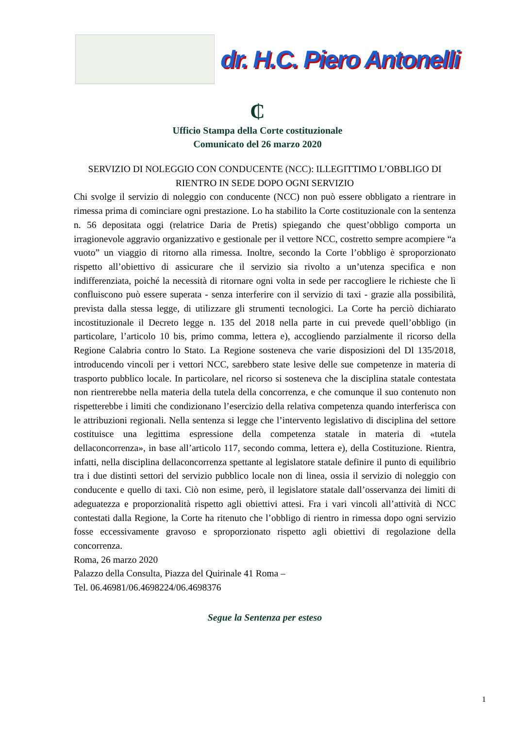dr. H.C. Piero Antonelli
₵
Ufficio Stampa della Corte costituzionale
Comunicato del 26 marzo 2020
SERVIZIO DI NOLEGGIO CON CONDUCENTE (NCC): ILLEGITTIMO L’OBBLIGO DI RIENTRO IN SEDE DOPO OGNI SERVIZIO
Chi svolge il servizio di noleggio con conducente (NCC) non può essere obbligato a rientrare in rimessa prima di cominciare ogni prestazione. Lo ha stabilito la Corte costituzionale con la sentenza n. 56 depositata oggi (relatrice Daria de Pretis) spiegando che quest’obbligo comporta un irragionevole aggravio organizzativo e gestionale per il vettore NCC, costretto sempre acompiere “a vuoto” un viaggio di ritorno alla rimessa. Inoltre, secondo la Corte l’obbligo è sproporzionato rispetto all’obiettivo di assicurare che il servizio sia rivolto a un’utenza specifica e non indifferenziata, poiché la necessità di ritornare ogni volta in sede per raccogliere le richieste che lì confluiscono può essere superata - senza interferire con il servizio di taxi - grazie alla possibilità, prevista dalla stessa legge, di utilizzare gli strumenti tecnologici. La Corte ha perciò dichiarato incostituzionale il Decreto legge n. 135 del 2018 nella parte in cui prevede quell’obbligo (in particolare, l’articolo 10 bis, primo comma, lettera e), accogliendo parzialmente il ricorso della Regione Calabria contro lo Stato. La Regione sosteneva che varie disposizioni del Dl 135/2018, introducendo vincoli per i vettori NCC, sarebbero state lesive delle sue competenze in materia di trasporto pubblico locale. In particolare, nel ricorso si sosteneva che la disciplina statale contestata non rientrerebbe nella materia della tutela della concorrenza, e che comunque il suo contenuto non rispetterebbe i limiti che condizionano l’esercizio della relativa competenza quando interferisca con le attribuzioni regionali. Nella sentenza si legge che l’intervento legislativo di disciplina del settore costituisce una legittima espressione della competenza statale in materia di «tutela dellaconcorrenza», in base all’articolo 117, secondo comma, lettera e), della Costituzione. Rientra, infatti, nella disciplina dellaconcorrenza spettante al legislatore statale definire il punto di equilibrio tra i due distinti settori del servizio pubblico locale non di linea, ossia il servizio di noleggio con conducente e quello di taxi. Ciò non esime, però, il legislatore statale dall’osservanza dei limiti di adeguatezza e proporzionalità rispetto agli obiettivi attesi. Fra i vari vincoli all’attività di NCC contestati dalla Regione, la Corte ha ritenuto che l’obbligo di rientro in rimessa dopo ogni servizio fosse eccessivamente gravoso e sproporzionato rispetto agli obiettivi di regolazione della concorrenza.
Roma, 26 marzo 2020
Palazzo della Consulta, Piazza del Quirinale 41 Roma –
Tel. 06.46981/06.4698224/06.4698376
Segue la Sentenza per esteso
1